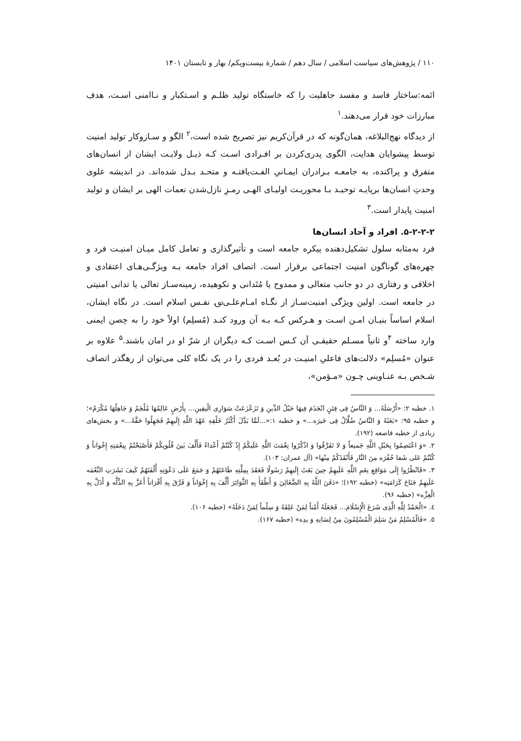۱۱۰ / پژوهش‌های سیاست اسلامی / سال دهم / شمارۀ بیست‌ویکم/ بهار و تابستان ۱۴۰۱
ائمه:ساختار فاسد و مفسد جاهلیت را که خاستگاه تولید ظلـم و اسـتکبار و نـاامنی اسـت، هدف مبارزات خود قرار می‌دهند.<sup>۱</sup>
از دیدگاه نهج‌البلاغه، همان‌گونه که در قرآن‌کریم نیز تصریح شده است،<sup>۲</sup> الگو و سـازوکار تولید امنیت توسط پیشوایان هدایت، الگوی پدری‌کردن بر افـرادی اسـت کـه ذیـل ولایـت ایشان از انسان‌های متفرق و پراکنده، به جامعـه بـرادران ایمـانیِ الفـت‌یافتـه و متحـد بـدل شده‌اند. در اندیشه علوی وحدتِ انسان‌ها برپایـه توحیـد بـا محوریـت اولیـای الهـی رمـزِ نازل‌شدن نعمات الهی بر ایشان و تولید امنیت پایدار است.<sup>۳</sup>
۵-۲-۲-۲. افراد و آحاد انسان‌ها
فرد به‌مثابه سلول تشکیل‌دهنده پیکره جامعه است و تأثیرگذاری و تعامل کامل میـان امنیـت فرد و چهره‌های گوناگون امنیت اجتماعی برقرار است. اتصاف افراد جامعه بـه ویژگـی‌هـای اعتقادی و اخلاقی و رفتاری در دو جانب متعالی و ممدوح یا مُتَدانی و نکوهیده، زمینه‌سـاز تعالی یا تدانی امنیتی در جامعه است. اولین ویژگی امنیت‌سـاز از نگـاه امـام‌علـی‌؈ نفـس اسلام است. در نگاه ایشان، اسلام اساساً بنیـان امـن اسـت و هـرکس کـه بـه آن ورود کنـد (مُسلِم) اولاً خود را به حِصن ایمنی وارد ساخته <sup>۴</sup>و ثانیاً مسـلم حقیقـی آن کـس اسـت کـه دیگران از شرّ او در امان باشند.<sup>۵</sup> علاوه بر عنوان «مُسلِم» دلالت‌های فاعلیِ امنیـت در بُعـد فردی را در یک نگاه کلی می‌توان از رهگذر اتصاف شـخص بـه عنـاوینی چـون «مـؤمن»،
۱. خطبه ۲: «أَرْسَلَهُ... وَ النَّاسُ فِی فِتَنٍ انْجَذَمَ فِیهَا حَبْلُ الدِّینِ وَ تَزَعْزَعَتْ سَوَارِی الْیقِینِ... بِأَرْضٍ عَالِمُهَا مُلْجَمٌ وَ جَاهِلُهَا مُکْرَمٌ»؛ و خطبه ۹۵: «بَعَثَهُ وَ النَّاسُ ضُلَّالٌ فِی حَیرَه...» و خطبه ۱:«...لَمَّا بَدَّلَ أَکْثَرُ خَلْقِهِ عَهْدَ اللَّهِ إِلَیهِمْ فَجَهِلُوا حَقَّهُ...» و بخش‌های زیادی از خطبه قاصعه (۱۹۲).
۲. «وَ اعْتَصِمُوا بِحَبْلِ اللَّهِ جَمیعاً وَ لا تَفَرَّقُوا وَ اذْکُرُوا نِعْمَتَ اللَّهِ عَلَیکُمْ إِذْ کُنْتُمْ أَعْداءً فَأَلَّفَ بَینَ قُلُوبِکُمْ فَأَصْبَحْتُمْ بِنِعْمَتِهِ إِخْواناً وَ کُنْتُمْ عَلی شَفا حُفْرَه مِنَ النَّارِ فَأَنْقَذَکُمْ مِنْها» (آل عمران: ۱۰۳).
۳. «فَانْظُرُوا إِلَی مَوَاقِعِ نِعَمِ اللَّهِ عَلَیهِمْ حِینَ بَعَثَ إِلَیهِمْ رَسُولًا فَعَقَدَ بِمِلَّتِهِ طَاعَتَهُمْ وَ جَمَعَ عَلَی دَعْوَتِهِ أُلْفَتَهُمْ کَیفَ نَشَرَتِ النِّعْمَه عَلَیهِمْ جَنَاحَ کَرَامَتِه» (خطبه ۱۹۲)؛ «دَفَنَ اللَّهُ بِهِ الضَّغَائِنَ وَ أَطْفَأَ بِهِ الثَّوَائِرَ أَلَّفَ بِهِ إِخْوَاناً وَ فَرَّقَ بِهِ أَقْرَاناً أَعَزَّ بِهِ الذِّلَّه وَ أَذَلَّ بِهِ الْعِزَّه» (خطبه ۹۶).
٤. «الْحَمْدُ لِلَّهِ الَّذِی شَرَعَ الْإِسْلَامَ... فَجَعَلَهُ أَمْناً لِمَنْ عَلِقَهُ وَ سِلْماً لِمَنْ دَخَلَهُ» (خطبه ۱۰۶).
٥. «فَالْمُسْلِمُ مَنْ سَلِمَ الْمُسْلِمُونَ مِنْ لِسَانِهِ وَ یدِه» (خطبه ۱۶۷).